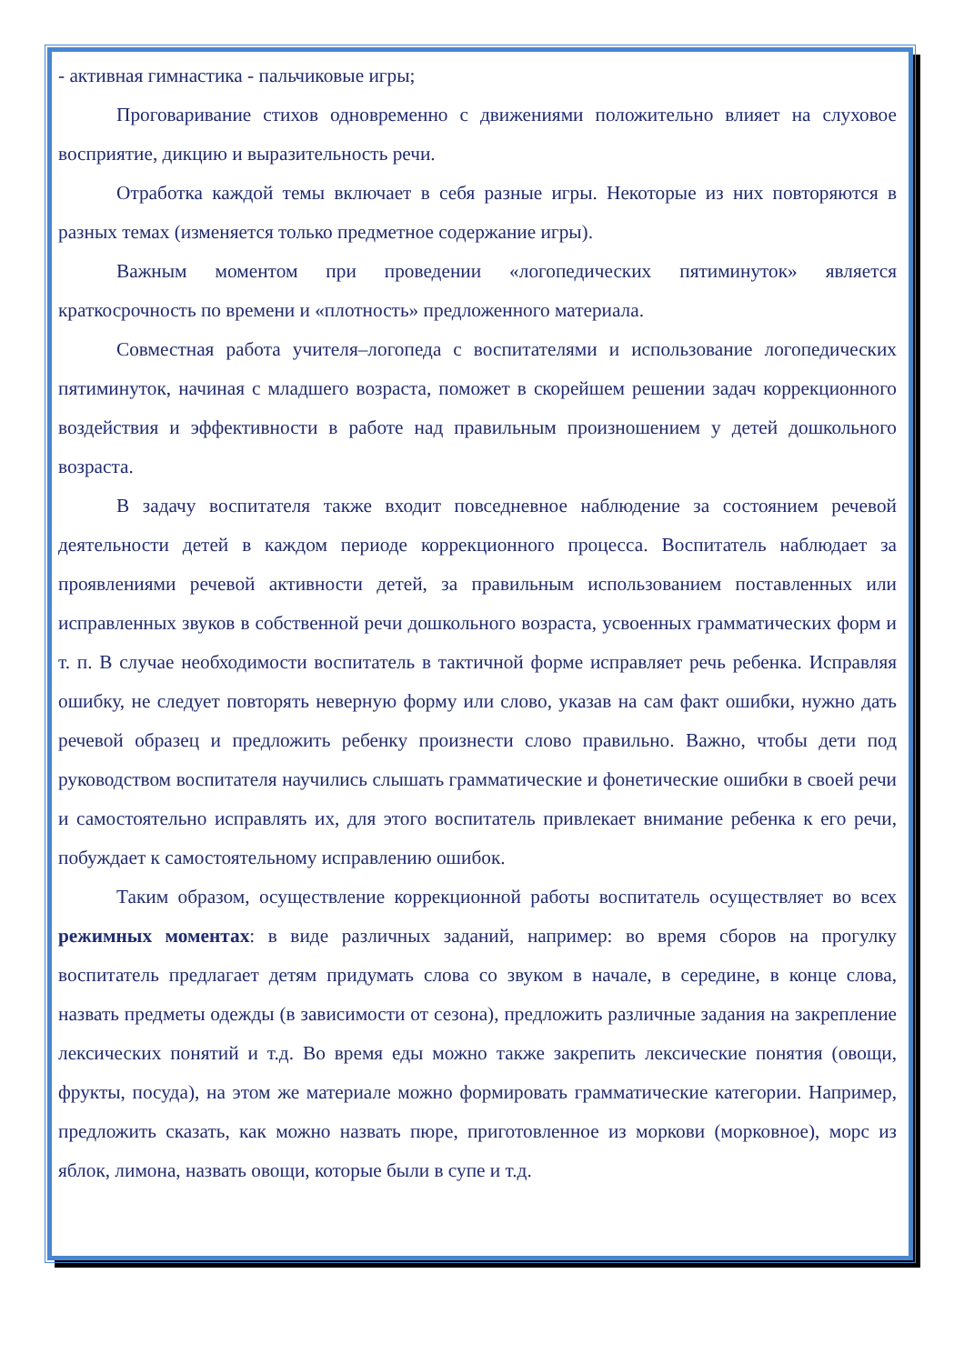- активная гимнастика - пальчиковые игры;
Проговаривание стихов одновременно с движениями положительно влияет на слуховое восприятие, дикцию и выразительность речи.
Отработка каждой темы включает в себя разные игры. Некоторые из них повторяются в разных темах (изменяется только предметное содержание игры).
Важным моментом при проведении «логопедических пятиминуток» является краткосрочность по времени и «плотность» предложенного материала.
Совместная работа учителя–логопеда с воспитателями и использование логопедических пятиминуток, начиная с младшего возраста, поможет в скорейшем решении задач коррекционного воздействия и эффективности в работе над правильным произношением у детей дошкольного возраста.
В задачу воспитателя также входит повседневное наблюдение за состоянием речевой деятельности детей в каждом периоде коррекционного процесса. Воспитатель наблюдает за проявлениями речевой активности детей, за правильным использованием поставленных или исправленных звуков в собственной речи дошкольного возраста, усвоенных грамматических форм и т. п. В случае необходимости воспитатель в тактичной форме исправляет речь ребенка. Исправляя ошибку, не следует повторять неверную форму или слово, указав на сам факт ошибки, нужно дать речевой образец и предложить ребенку произнести слово правильно. Важно, чтобы дети под руководством воспитателя научились слышать грамматические и фонетические ошибки в своей речи и самостоятельно исправлять их, для этого воспитатель привлекает внимание ребенка к его речи, побуждает к самостоятельному исправлению ошибок.
Таким образом, осуществление коррекционной работы воспитатель осуществляет во всех режимных моментах: в виде различных заданий, например: во время сборов на прогулку воспитатель предлагает детям придумать слова со звуком в начале, в середине, в конце слова, назвать предметы одежды (в зависимости от сезона), предложить различные задания на закрепление лексических понятий и т.д. Во время еды можно также закрепить лексические понятия (овощи, фрукты, посуда), на этом же материале можно формировать грамматические категории. Например, предложить сказать, как можно назвать пюре, приготовленное из моркови (морковное), морс из яблок, лимона, назвать овощи, которые были в супе и т.д.